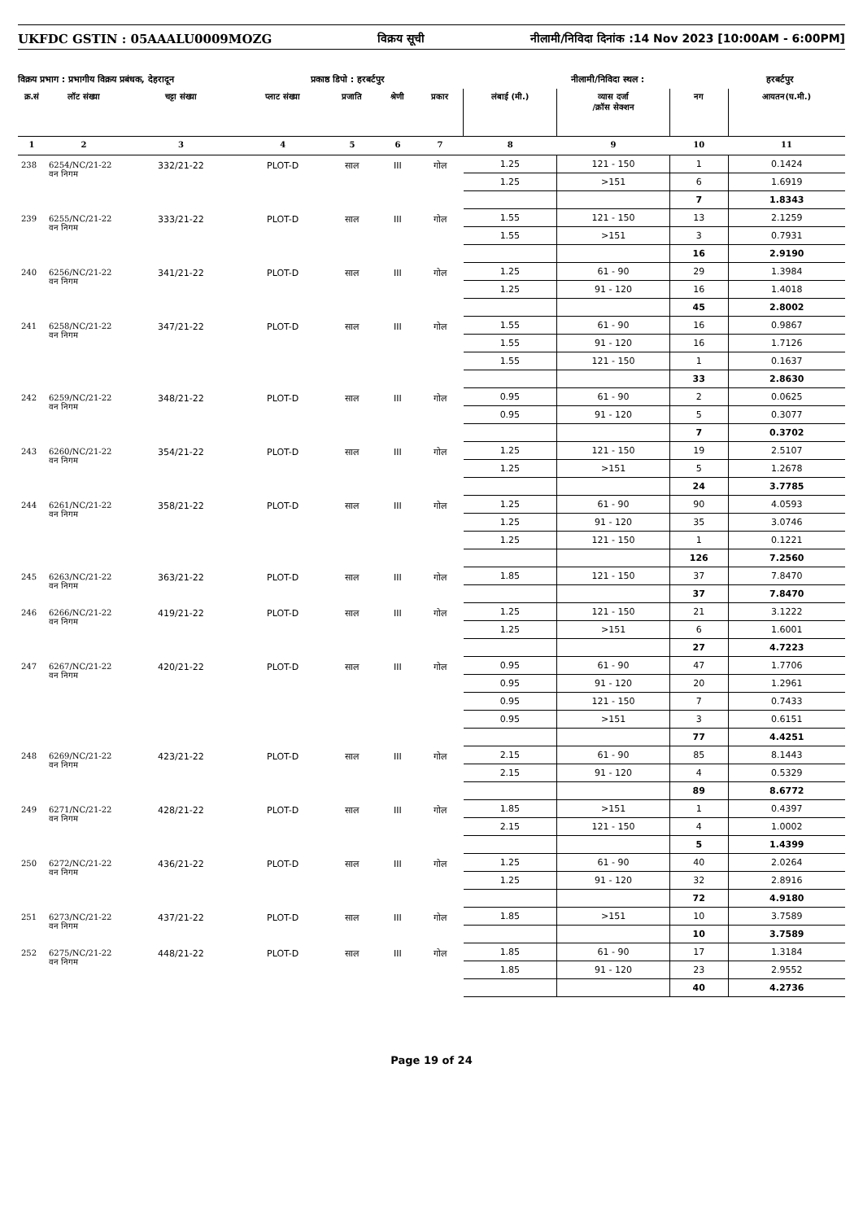UKFDC GSTIN : 05AAALU0009MOZG विक्रय सूची नीलामी/निविदा दिनांक :14 Nov 2023 [10:00AM - 6:00PM]
विक्रय प्रभाग : प्रभागीय विक्रय प्रबंधक, देहरादून प्रकाष्ठ डिपो : हरबर्टपुर नीलामी/निविदा स्थल : हरबर्टपुर
| क्र.सं | लॉट संख्या | चट्टा संख्या | प्लाट संख्या | प्रजाति | श्रेणी | प्रकार | लंबाई (मी.) | व्यास दर्जा /क्रॉस सेक्शन | नग | आयतन(घ.मी.) |
| --- | --- | --- | --- | --- | --- | --- | --- | --- | --- | --- |
| 1 | 2 | 3 | 4 | 5 | 6 | 7 | 8 | 9 | 10 | 11 |
| 238 | 6254/NC/21-22 वन निगम | 332/21-22 | PLOT-D | साल | III | गोल | 1.25 | 121 - 150 | 1 | 0.1424 |
| | | | | | | | 1.25 | >151 | 6 | 1.6919 |
| | | | | | | | | | 7 | 1.8343 |
| 239 | 6255/NC/21-22 वन निगम | 333/21-22 | PLOT-D | साल | III | गोल | 1.55 | 121 - 150 | 13 | 2.1259 |
| | | | | | | | 1.55 | >151 | 3 | 0.7931 |
| | | | | | | | | | 16 | 2.9190 |
| 240 | 6256/NC/21-22 वन निगम | 341/21-22 | PLOT-D | साल | III | गोल | 1.25 | 61 - 90 | 29 | 1.3984 |
| | | | | | | | 1.25 | 91 - 120 | 16 | 1.4018 |
| | | | | | | | | | 45 | 2.8002 |
| 241 | 6258/NC/21-22 वन निगम | 347/21-22 | PLOT-D | साल | III | गोल | 1.55 | 61 - 90 | 16 | 0.9867 |
| | | | | | | | 1.55 | 91 - 120 | 16 | 1.7126 |
| | | | | | | | 1.55 | 121 - 150 | 1 | 0.1637 |
| | | | | | | | | | 33 | 2.8630 |
| 242 | 6259/NC/21-22 वन निगम | 348/21-22 | PLOT-D | साल | III | गोल | 0.95 | 61 - 90 | 2 | 0.0625 |
| | | | | | | | 0.95 | 91 - 120 | 5 | 0.3077 |
| | | | | | | | | | 7 | 0.3702 |
| 243 | 6260/NC/21-22 वन निगम | 354/21-22 | PLOT-D | साल | III | गोल | 1.25 | 121 - 150 | 19 | 2.5107 |
| | | | | | | | 1.25 | >151 | 5 | 1.2678 |
| | | | | | | | | | 24 | 3.7785 |
| 244 | 6261/NC/21-22 वन निगम | 358/21-22 | PLOT-D | साल | III | गोल | 1.25 | 61 - 90 | 90 | 4.0593 |
| | | | | | | | 1.25 | 91 - 120 | 35 | 3.0746 |
| | | | | | | | 1.25 | 121 - 150 | 1 | 0.1221 |
| | | | | | | | | | 126 | 7.2560 |
| 245 | 6263/NC/21-22 वन निगम | 363/21-22 | PLOT-D | साल | III | गोल | 1.85 | 121 - 150 | 37 | 7.8470 |
| | | | | | | | | | 37 | 7.8470 |
| 246 | 6266/NC/21-22 वन निगम | 419/21-22 | PLOT-D | साल | III | गोल | 1.25 | 121 - 150 | 21 | 3.1222 |
| | | | | | | | 1.25 | >151 | 6 | 1.6001 |
| | | | | | | | | | 27 | 4.7223 |
| 247 | 6267/NC/21-22 वन निगम | 420/21-22 | PLOT-D | साल | III | गोल | 0.95 | 61 - 90 | 47 | 1.7706 |
| | | | | | | | 0.95 | 91 - 120 | 20 | 1.2961 |
| | | | | | | | 0.95 | 121 - 150 | 7 | 0.7433 |
| | | | | | | | 0.95 | >151 | 3 | 0.6151 |
| | | | | | | | | | 77 | 4.4251 |
| 248 | 6269/NC/21-22 वन निगम | 423/21-22 | PLOT-D | साल | III | गोल | 2.15 | 61 - 90 | 85 | 8.1443 |
| | | | | | | | 2.15 | 91 - 120 | 4 | 0.5329 |
| | | | | | | | | | 89 | 8.6772 |
| 249 | 6271/NC/21-22 वन निगम | 428/21-22 | PLOT-D | साल | III | गोल | 1.85 | >151 | 1 | 0.4397 |
| | | | | | | | 2.15 | 121 - 150 | 4 | 1.0002 |
| | | | | | | | | | 5 | 1.4399 |
| 250 | 6272/NC/21-22 वन निगम | 436/21-22 | PLOT-D | साल | III | गोल | 1.25 | 61 - 90 | 40 | 2.0264 |
| | | | | | | | 1.25 | 91 - 120 | 32 | 2.8916 |
| | | | | | | | | | 72 | 4.9180 |
| 251 | 6273/NC/21-22 वन निगम | 437/21-22 | PLOT-D | साल | III | गोल | 1.85 | >151 | 10 | 3.7589 |
| | | | | | | | | | 10 | 3.7589 |
| 252 | 6275/NC/21-22 वन निगम | 448/21-22 | PLOT-D | साल | III | गोल | 1.85 | 61 - 90 | 17 | 1.3184 |
| | | | | | | | 1.85 | 91 - 120 | 23 | 2.9552 |
| | | | | | | | | | 40 | 4.2736 |
Page 19 of 24